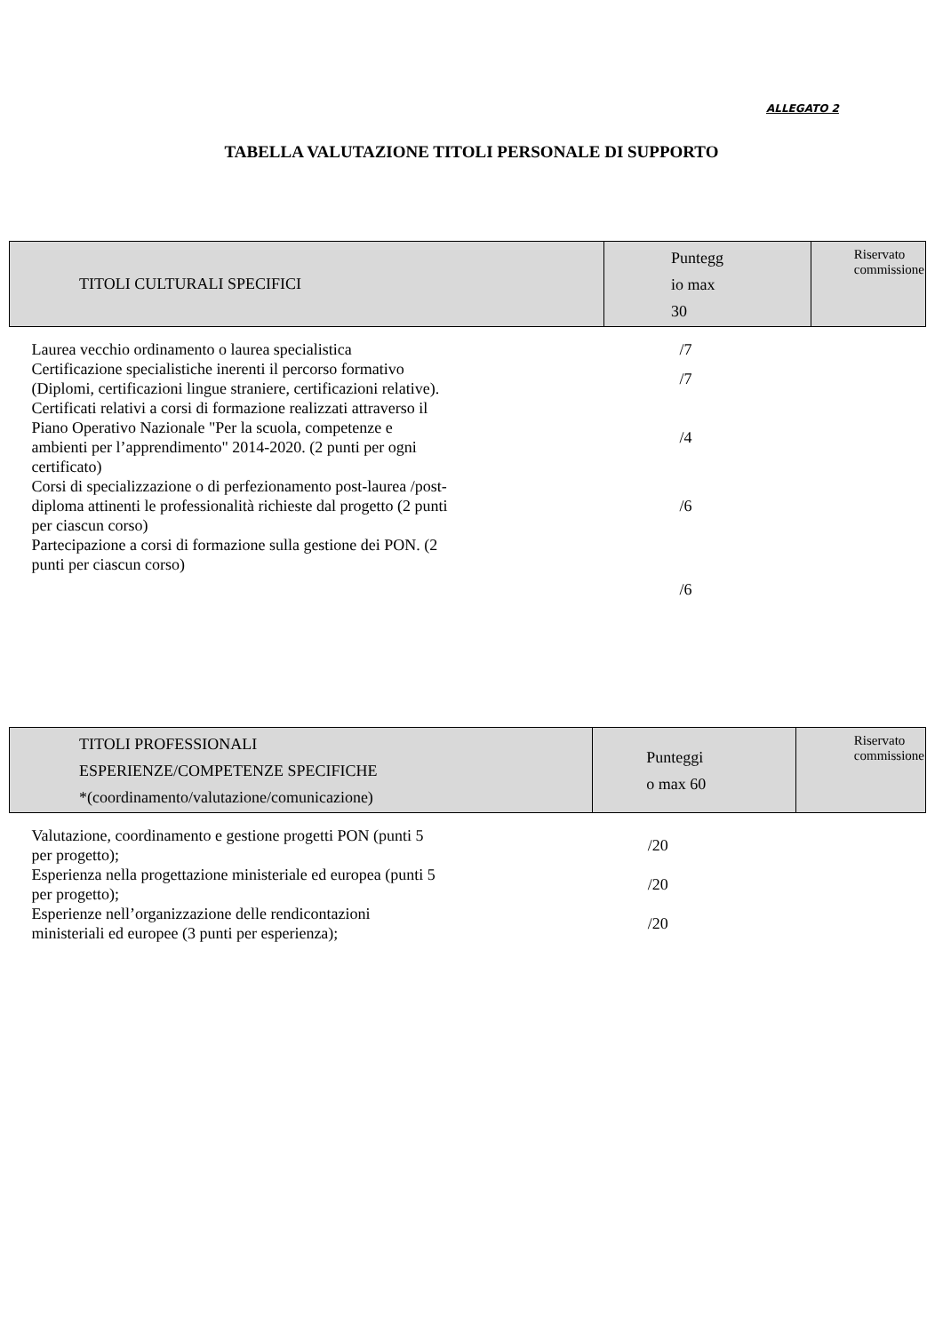ALLEGATO 2
TABELLA VALUTAZIONE TITOLI PERSONALE DI SUPPORTO
| TITOLI CULTURALI SPECIFICI | Puntegg io max 30 | Riservato commissione |
| --- | --- | --- |
| Laurea vecchio ordinamento o laurea specialistica | /7 | |
| Certificazione specialistiche inerenti il percorso formativo (Diplomi, certificazioni lingue straniere, certificazioni relative). | /7 | |
| Certificati relativi a corsi di formazione realizzati attraverso il Piano Operativo Nazionale "Per la scuola, competenze e ambienti per l’apprendimento" 2014-2020. (2 punti per ogni certificato) | /4 | |
| Corsi di specializzazione o di perfezionamento post-laurea /post- diploma attinenti le professionalità richieste dal progetto (2 punti per ciascun corso) | /6 | |
| Partecipazione a corsi di formazione sulla gestione dei PON. (2 punti per ciascun corso) | /6 | |
| TITOLI PROFESSIONALI ESPERIENZE/COMPETENZE SPECIFICHE *(coordinamento/valutazione/comunicazione) | Punteggi o max 60 | Riservato commissione |
| --- | --- | --- |
| Valutazione, coordinamento e gestione progetti PON (punti 5 per progetto); | /20 | |
| Esperienza nella progettazione ministeriale ed europea (punti 5 per progetto); | /20 | |
| Esperienze nell’organizzazione delle rendicontazioni ministeriali ed europee (3 punti per esperienza); | /20 | |